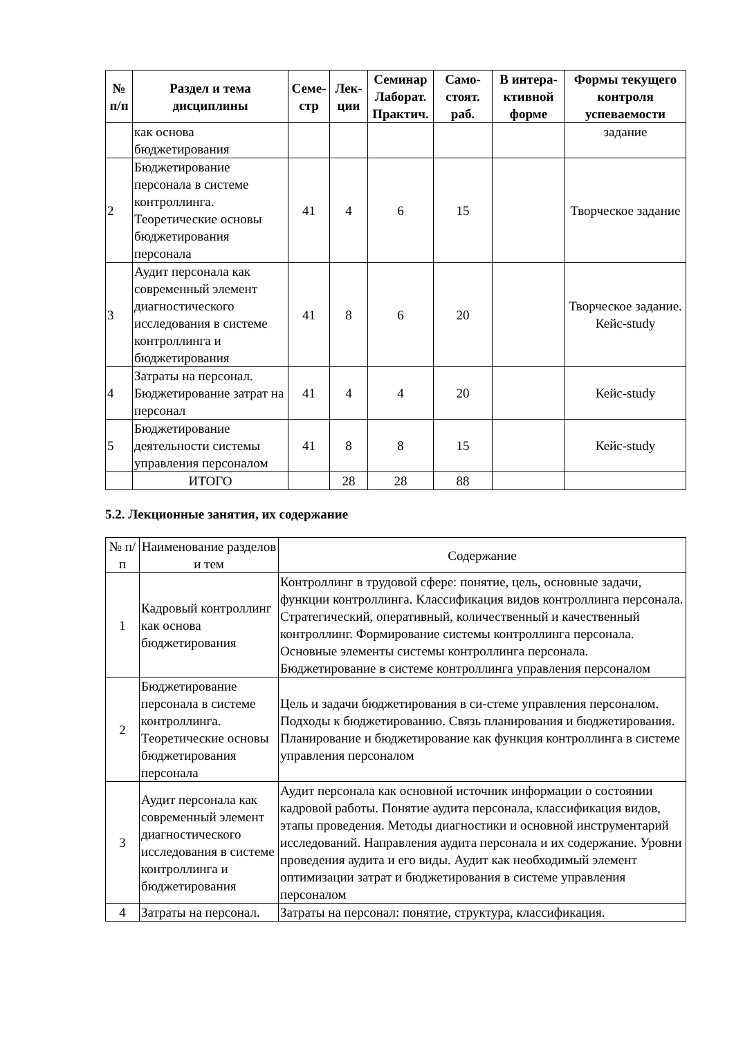| № п/п | Раздел и тема дисциплины | Семе-стр | Лек-ции | Семинар Лаборат. Практич. | Само-стоят. раб. | В интера-ктивной форме | Формы текущего контроля успеваемости |
| --- | --- | --- | --- | --- | --- | --- | --- |
| | как основа бюджетирования | | | | | | задание |
| 2 | Бюджетирование персонала в системе контроллинга. Теоретические основы бюджетирования персонала | 41 | 4 | 6 | 15 | | Творческое задание |
| 3 | Аудит персонала как современный элемент диагностического исследования в системе контроллинга и бюджетирования | 41 | 8 | 6 | 20 | | Творческое задание. Кейс-study |
| 4 | Затраты на персонал. Бюджетирование затрат на персонал | 41 | 4 | 4 | 20 | | Кейс-study |
| 5 | Бюджетирование деятельности системы управления персоналом | 41 | 8 | 8 | 15 | | Кейс-study |
| | ИТОГО | | 28 | 28 | 88 | | |
5.2. Лекционные занятия, их содержание
| № п/п | Наименование разделов и тем | Содержание |
| 1 | Кадровый контроллинг как основа бюджетирования | Контроллинг в трудовой сфере: понятие, цель, основные задачи, функции контроллинга. Классификация видов контроллинга персонала. Стратегический, оперативный, количественный и качественный контроллинг. Формирование системы контроллинга персонала. Основные элементы системы контроллинга персонала. Бюджетирование в системе контроллинга управления персоналом |
| 2 | Бюджетирование персонала в системе контроллинга. Теоретические основы бюджетирования персонала | Цель и задачи бюджетирования в си-стеме управления персоналом. Подходы к бюджетированию. Связь планирования и бюджетирования. Планирование и бюджетирование как функция контроллинга в системе управления персоналом |
| 3 | Аудит персонала как современный элемент диагностического исследования в системе контроллинга и бюджетирования | Аудит персонала как основной источник информации о состоянии кадровой работы. Понятие аудита персонала, классификация видов, этапы проведения. Методы диагностики и основной инструментарий исследований. Направления аудита персонала и их содержание. Уровни проведения аудита и его виды. Аудит как необходимый элемент оптимизации затрат и бюджетирования в системе управления персоналом |
| 4 | Затраты на персонал. | Затраты на персонал: понятие, структура, классификация. |